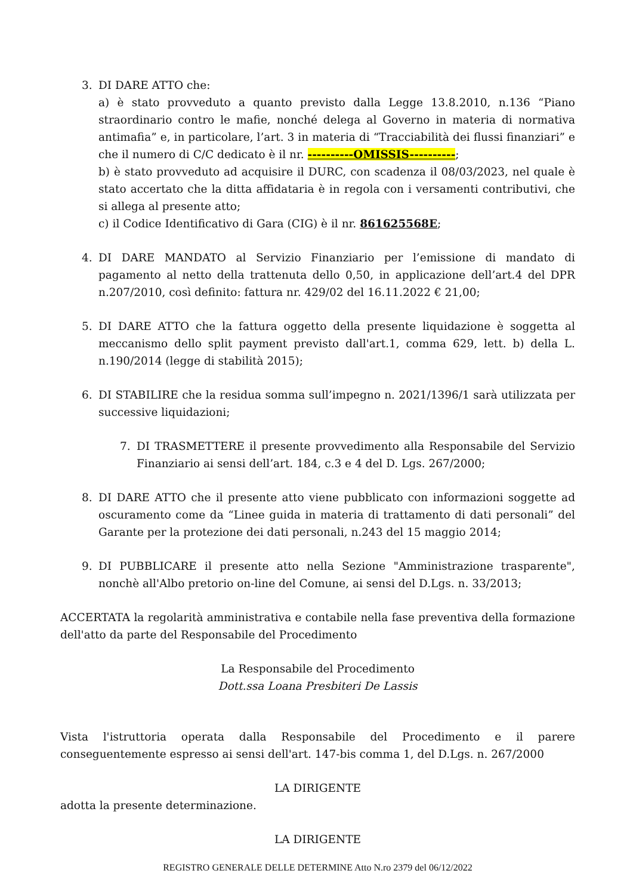3. DI DARE ATTO che:
a) è stato provveduto a quanto previsto dalla Legge 13.8.2010, n.136 “Piano straordinario contro le mafie, nonché delega al Governo in materia di normativa antimafia” e, in particolare, l’art. 3 in materia di “Tracciabilità dei flussi finanziari” e che il numero di C/C dedicato è il nr. ----------OMISSIS----------;
b) è stato provveduto ad acquisire il DURC, con scadenza il 08/03/2023, nel quale è stato accertato che la ditta affidataria è in regola con i versamenti contributivi, che si allega al presente atto;
c) il Codice Identificativo di Gara (CIG) è il nr. 861625568E;
4. DI DARE MANDATO al Servizio Finanziario per l’emissione di mandato di pagamento al netto della trattenuta dello 0,50, in applicazione dell’art.4 del DPR n.207/2010, così definito: fattura nr. 429/02 del 16.11.2022 € 21,00;
5. DI DARE ATTO che la fattura oggetto della presente liquidazione è soggetta al meccanismo dello split payment previsto dall'art.1, comma 629, lett. b) della L. n.190/2014 (legge di stabilità 2015);
6. DI STABILIRE che la residua somma sull’impegno n. 2021/1396/1 sarà utilizzata per successive liquidazioni;
7. DI TRASMETTERE il presente provvedimento alla Responsabile del Servizio Finanziario ai sensi dell’art. 184, c.3 e 4 del D. Lgs. 267/2000;
8. DI DARE ATTO che il presente atto viene pubblicato con informazioni soggette ad oscuramento come da “Linee guida in materia di trattamento di dati personali” del Garante per la protezione dei dati personali, n.243 del 15 maggio 2014;
9. DI PUBBLICARE il presente atto nella Sezione "Amministrazione trasparente", nonchè all'Albo pretorio on-line del Comune, ai sensi del D.Lgs. n. 33/2013;
ACCERTATA la regolarità amministrativa e contabile nella fase preventiva della formazione dell'atto da parte del Responsabile del Procedimento
La Responsabile del Procedimento
Dott.ssa Loana Presbiteri De Lassis
Vista l'istruttoria operata dalla Responsabile del Procedimento e il parere conseguentemente espresso ai sensi dell'art. 147-bis comma 1, del D.Lgs. n. 267/2000
LA DIRIGENTE
adotta la presente determinazione.
LA DIRIGENTE
REGISTRO GENERALE DELLE DETERMINE Atto N.ro 2379 del 06/12/2022